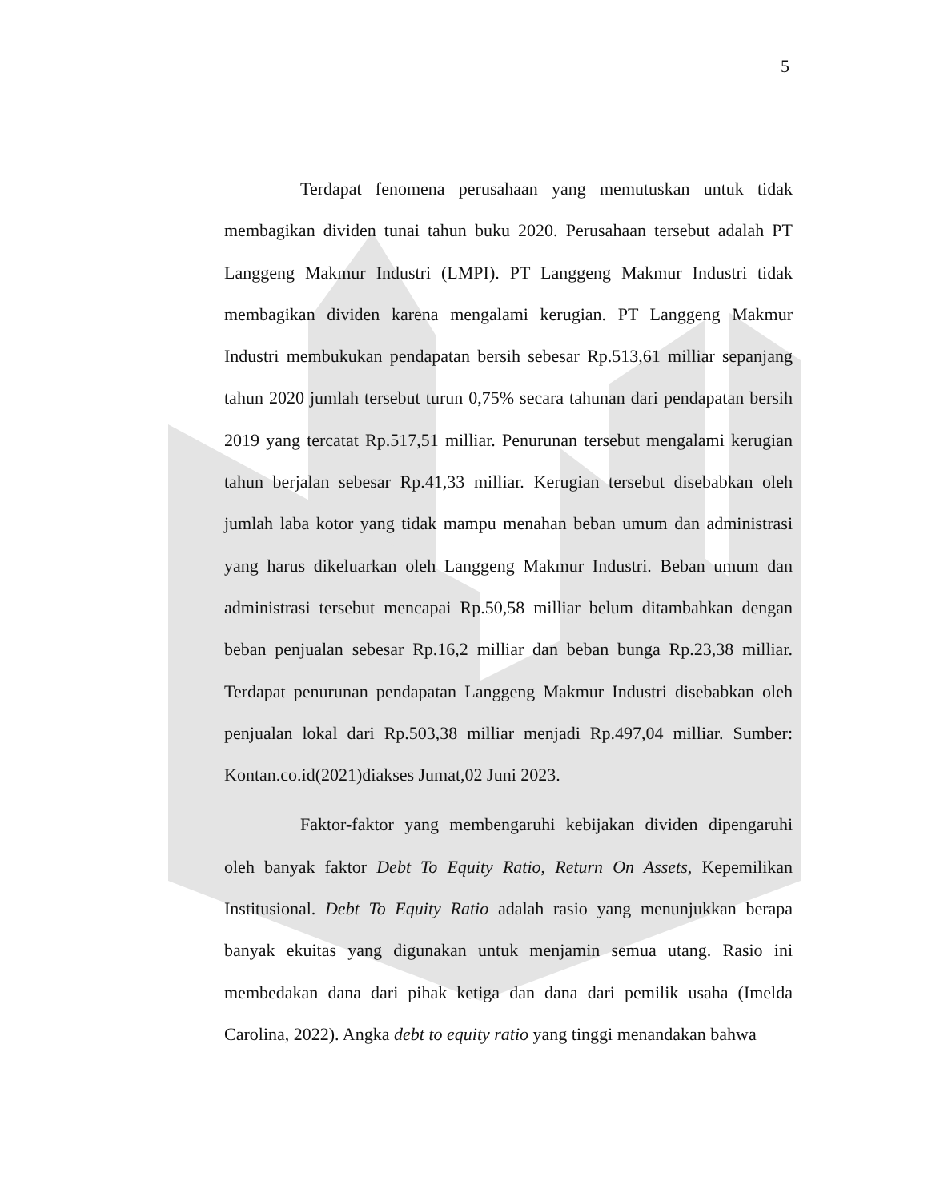5
Terdapat fenomena perusahaan yang memutuskan untuk tidak membagikan dividen tunai tahun buku 2020. Perusahaan tersebut adalah PT Langgeng Makmur Industri (LMPI). PT Langgeng Makmur Industri tidak membagikan dividen karena mengalami kerugian. PT Langgeng Makmur Industri membukukan pendapatan bersih sebesar Rp.513,61 milliar sepanjang tahun 2020 jumlah tersebut turun 0,75% secara tahunan dari pendapatan bersih 2019 yang tercatat Rp.517,51 milliar. Penurunan tersebut mengalami kerugian tahun berjalan sebesar Rp.41,33 milliar. Kerugian tersebut disebabkan oleh jumlah laba kotor yang tidak mampu menahan beban umum dan administrasi yang harus dikeluarkan oleh Langgeng Makmur Industri. Beban umum dan administrasi tersebut mencapai Rp.50,58 milliar belum ditambahkan dengan beban penjualan sebesar Rp.16,2 milliar dan beban bunga Rp.23,38 milliar. Terdapat penurunan pendapatan Langgeng Makmur Industri disebabkan oleh penjualan lokal dari Rp.503,38 milliar menjadi Rp.497,04 milliar. Sumber: Kontan.co.id(2021)diakses Jumat,02 Juni 2023.
Faktor-faktor yang membengaruhi kebijakan dividen dipengaruhi oleh banyak faktor Debt To Equity Ratio, Return On Assets, Kepemilikan Institusional. Debt To Equity Ratio adalah rasio yang menunjukkan berapa banyak ekuitas yang digunakan untuk menjamin semua utang. Rasio ini membedakan dana dari pihak ketiga dan dana dari pemilik usaha (Imelda Carolina, 2022). Angka debt to equity ratio yang tinggi menandakan bahwa